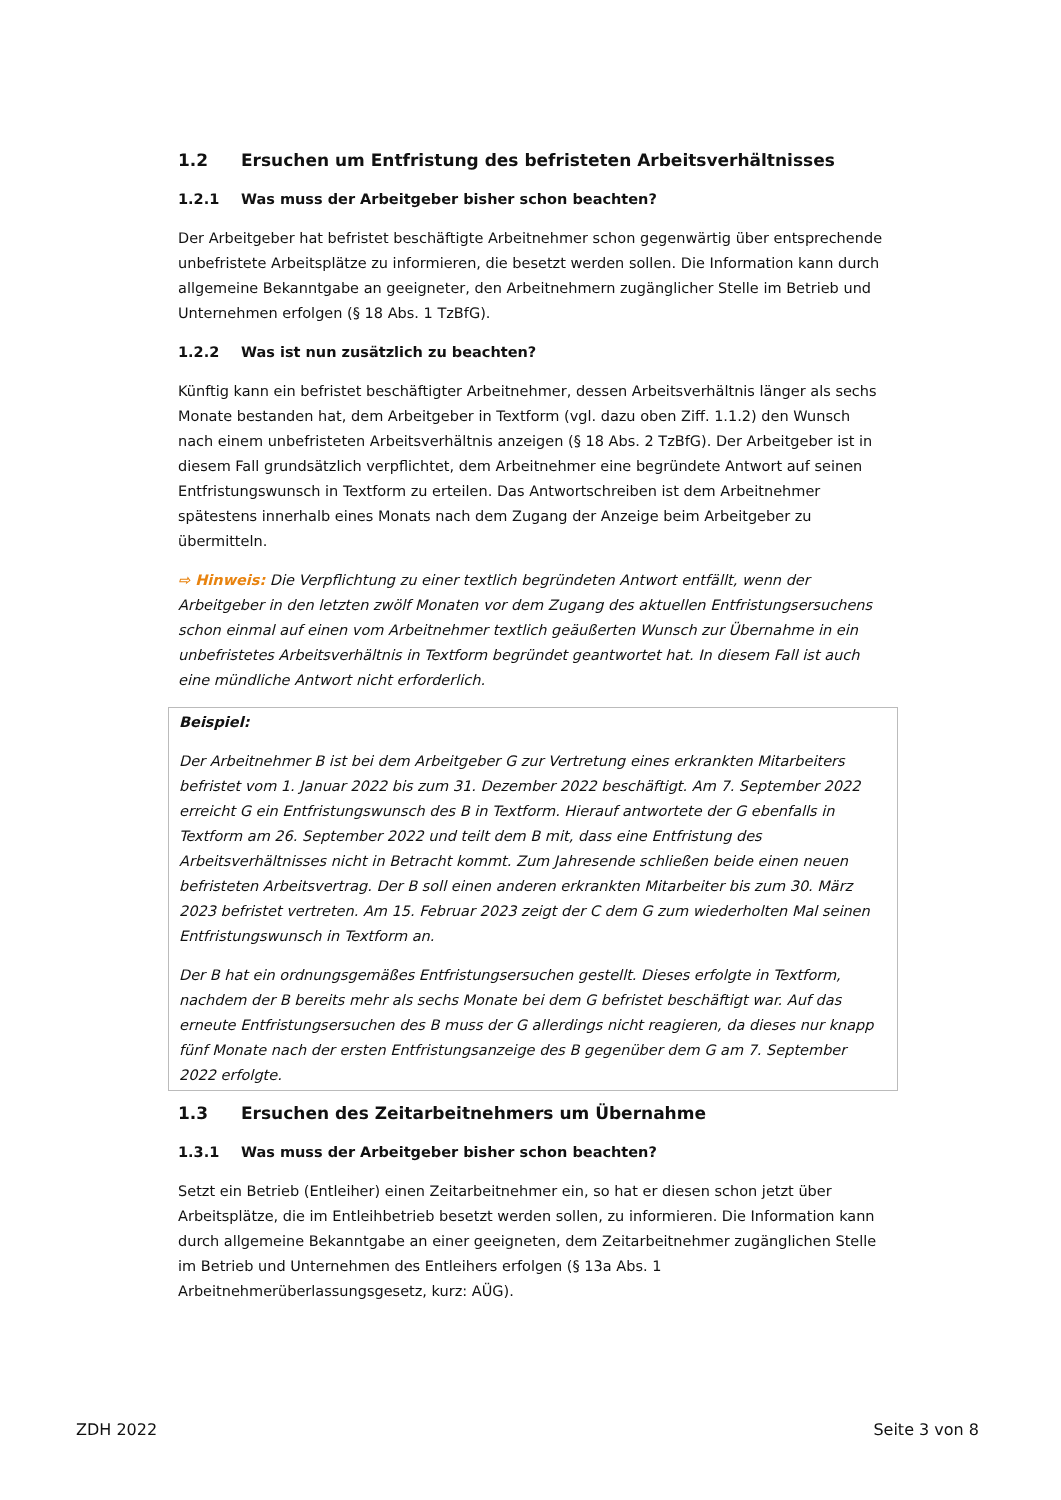1.2 Ersuchen um Entfristung des befristeten Arbeitsverhältnisses
1.2.1 Was muss der Arbeitgeber bisher schon beachten?
Der Arbeitgeber hat befristet beschäftigte Arbeitnehmer schon gegenwärtig über entsprechende unbefristete Arbeitsplätze zu informieren, die besetzt werden sollen. Die Information kann durch allgemeine Bekanntgabe an geeigneter, den Arbeitnehmern zugänglicher Stelle im Betrieb und Unternehmen erfolgen (§ 18 Abs. 1 TzBfG).
1.2.2 Was ist nun zusätzlich zu beachten?
Künftig kann ein befristet beschäftigter Arbeitnehmer, dessen Arbeitsverhältnis länger als sechs Monate bestanden hat, dem Arbeitgeber in Textform (vgl. dazu oben Ziff. 1.1.2) den Wunsch nach einem unbefristeten Arbeitsverhältnis anzeigen (§ 18 Abs. 2 TzBfG). Der Arbeitgeber ist in diesem Fall grundsätzlich verpflichtet, dem Arbeitnehmer eine begründete Antwort auf seinen Entfristungswunsch in Textform zu erteilen. Das Antwortschreiben ist dem Arbeitnehmer spätestens innerhalb eines Monats nach dem Zugang der Anzeige beim Arbeitgeber zu übermitteln.
⇨ Hinweis: Die Verpflichtung zu einer textlich begründeten Antwort entfällt, wenn der Arbeitgeber in den letzten zwölf Monaten vor dem Zugang des aktuellen Entfristungsersuchens schon einmal auf einen vom Arbeitnehmer textlich geäußerten Wunsch zur Übernahme in ein unbefristetes Arbeitsverhältnis in Textform begründet geantwortet hat. In diesem Fall ist auch eine mündliche Antwort nicht erforderlich.
Beispiel:
Der Arbeitnehmer B ist bei dem Arbeitgeber G zur Vertretung eines erkrankten Mitarbeiters befristet vom 1. Januar 2022 bis zum 31. Dezember 2022 beschäftigt. Am 7. September 2022 erreicht G ein Entfristungswunsch des B in Textform. Hierauf antwortete der G ebenfalls in Textform am 26. September 2022 und teilt dem B mit, dass eine Entfristung des Arbeitsverhältnisses nicht in Betracht kommt. Zum Jahresende schließen beide einen neuen befristeten Arbeitsvertrag. Der B soll einen anderen erkrankten Mitarbeiter bis zum 30. März 2023 befristet vertreten. Am 15. Februar 2023 zeigt der C dem G zum wiederholten Mal seinen Entfristungswunsch in Textform an.
Der B hat ein ordnungsgemäßes Entfristungsersuchen gestellt. Dieses erfolgte in Textform, nachdem der B bereits mehr als sechs Monate bei dem G befristet beschäftigt war. Auf das erneute Entfristungsersuchen des B muss der G allerdings nicht reagieren, da dieses nur knapp fünf Monate nach der ersten Entfristungsanzeige des B gegenüber dem G am 7. September 2022 erfolgte.
1.3 Ersuchen des Zeitarbeitnehmers um Übernahme
1.3.1 Was muss der Arbeitgeber bisher schon beachten?
Setzt ein Betrieb (Entleiher) einen Zeitarbeitnehmer ein, so hat er diesen schon jetzt über Arbeitsplätze, die im Entleihbetrieb besetzt werden sollen, zu informieren. Die Information kann durch allgemeine Bekanntgabe an einer geeigneten, dem Zeitarbeitnehmer zugänglichen Stelle im Betrieb und Unternehmen des Entleihers erfolgen (§ 13a Abs. 1 Arbeitnehmerüberlassungsgesetz, kurz: AÜG).
ZDH 2022 Seite 3 von 8